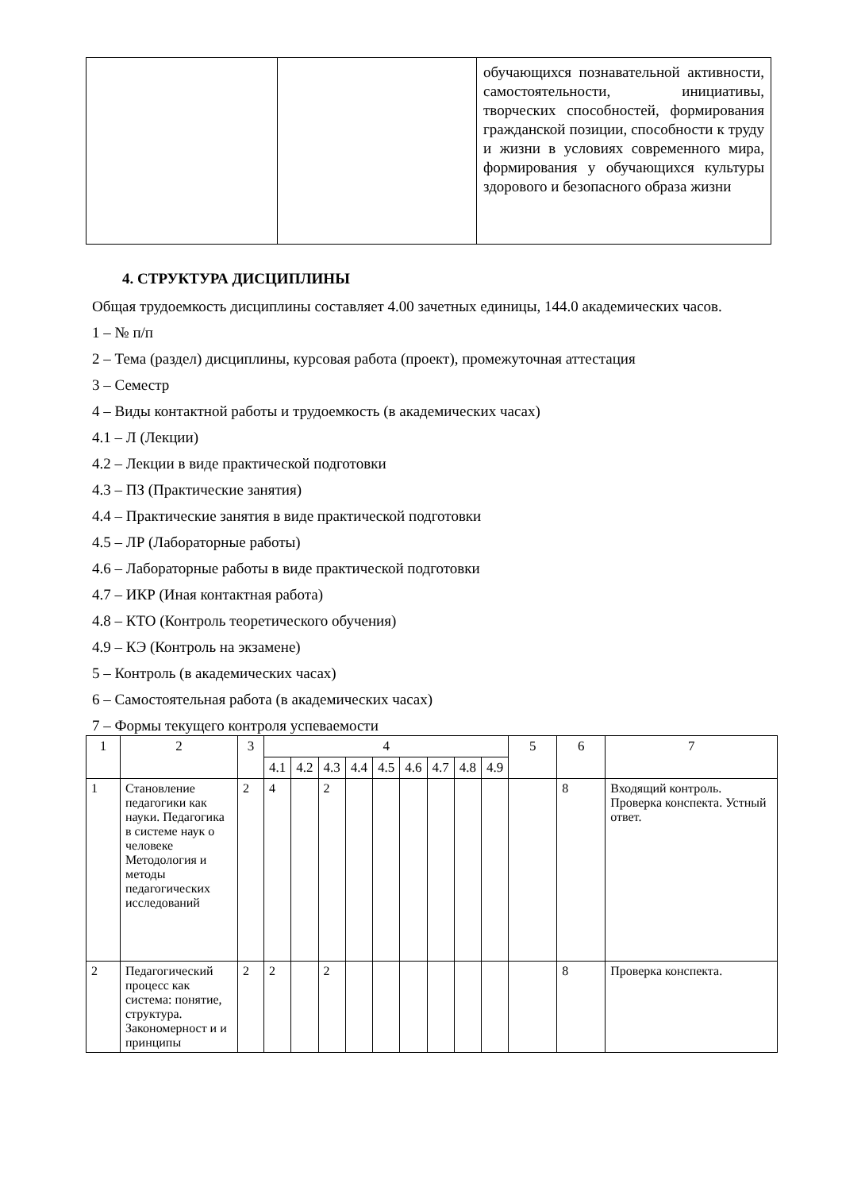| | | обучающихся познавательной активности, самостоятельности, инициативы, творческих способностей, формирования гражданской позиции, способности к труду и жизни в условиях современного мира, формирования у обучающихся культуры здорового и безопасного образа жизни |
4. СТРУКТУРА ДИСЦИПЛИНЫ
Общая трудоемкость дисциплины составляет 4.00 зачетных единицы, 144.0 академических часов.
1 – № п/п
2 – Тема (раздел) дисциплины, курсовая работа (проект), промежуточная аттестация
3 – Семестр
4 – Виды контактной работы и трудоемкость (в академических часах)
4.1 – Л (Лекции)
4.2 – Лекции в виде практической подготовки
4.3 – ПЗ (Практические занятия)
4.4 – Практические занятия в виде практической подготовки
4.5 – ЛР (Лабораторные работы)
4.6 – Лабораторные работы в виде практической подготовки
4.7 – ИКР (Иная контактная работа)
4.8 – КТО (Контроль теоретического обучения)
4.9 – КЭ (Контроль на экзамене)
5 – Контроль (в академических часах)
6 – Самостоятельная работа (в академических часах)
7 – Формы текущего контроля успеваемости
| 1 | 2 | 3 | 4 | | | | | | | | | 5 | 6 | 7 |
| --- | --- | --- | --- | --- | --- | --- | --- | --- | --- | --- | --- | --- | --- | --- |
| | | | 4.1 | 4.2 | 4.3 | 4.4 | 4.5 | 4.6 | 4.7 | 4.8 | 4.9 | | | |
| 1 | Становление педагогики как науки. Педагогика в системе наук о человеке Методология и методы педагогических исследований | 2 | 4 | | 2 | | | | | | | | 8 | Входящий контроль. Проверка конспекта. Устный ответ. |
| 2 | Педагогический процесс как система: понятие, структура. Закономерност и и принципы | 2 | 2 | | 2 | | | | | | | | 8 | Проверка конспекта. |